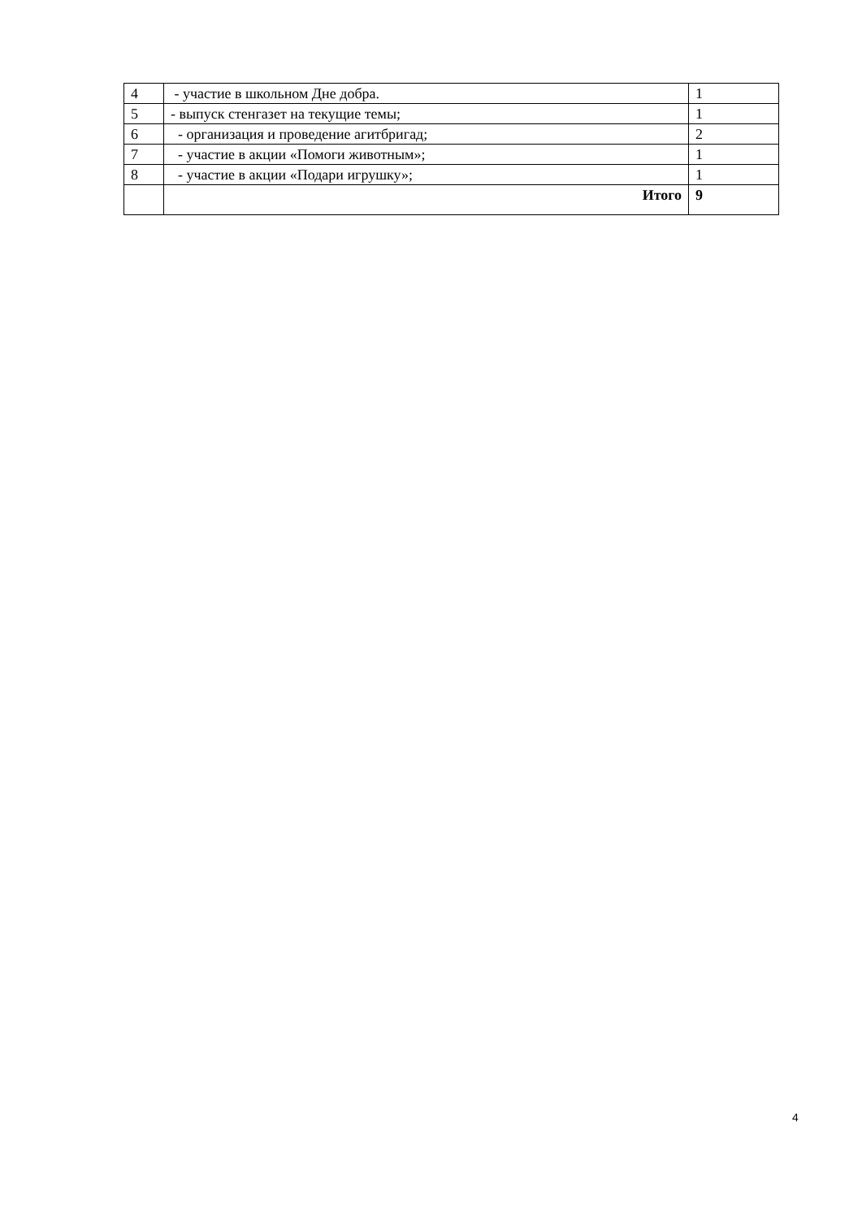| 4 | - участие в школьном Дне добра. | 1 |
| 5 | - выпуск стенгазет на текущие темы; | 1 |
| 6 | - организация и проведение агитбригад; | 2 |
| 7 | - участие в акции «Помоги животным»; | 1 |
| 8 | - участие в акции «Подари игрушку»; | 1 |
| | Итого | 9 |
4